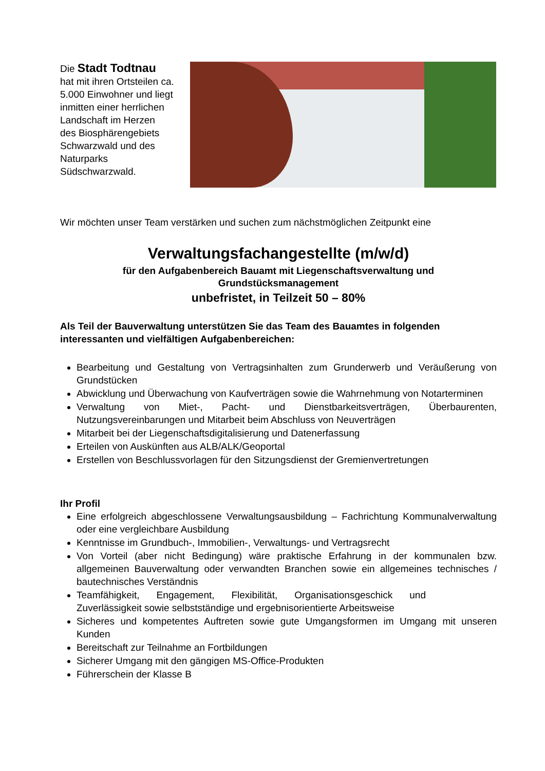Die Stadt Todtnau
hat mit ihren Ortsteilen ca. 5.000 Einwohner und liegt inmitten einer herrlichen Landschaft im Herzen
des Biosphärengebiets Schwarzwald und des Naturparks Südschwarzwald.
Wir möchten unser Team verstärken und suchen zum nächstmöglichen Zeitpunkt eine
Verwaltungsfachangestellte (m/w/d)
für den Aufgabenbereich Bauamt mit Liegenschaftsverwaltung und
Grundstücksmanagement
unbefristet, in Teilzeit 50 – 80%
Als Teil der Bauverwaltung unterstützen Sie das Team des Bauamtes in folgenden interessanten und vielfältigen Aufgabenbereichen:
Bearbeitung und Gestaltung von Vertragsinhalten zum Grunderwerb und Veräußerung von Grundstücken
Abwicklung und Überwachung von Kaufverträgen sowie die Wahrnehmung von Notarterminen
Verwaltung von Miet-, Pacht- und Dienstbarkeitsverträgen, Überbaurenten, Nutzungsvereinbarungen und Mitarbeit beim Abschluss von Neuverträgen
Mitarbeit bei der Liegenschaftsdigitalisierung und Datenerfassung
Erteilen von Auskünften aus ALB/ALK/Geoportal
Erstellen von Beschlussvorlagen für den Sitzungsdienst der Gremienvertretungen
Ihr Profil
Eine erfolgreich abgeschlossene Verwaltungsausbildung – Fachrichtung Kommunalverwaltung oder eine vergleichbare Ausbildung
Kenntnisse im Grundbuch-, Immobilien-, Verwaltungs- und Vertragsrecht
Von Vorteil (aber nicht Bedingung) wäre praktische Erfahrung in der kommunalen bzw. allgemeinen Bauverwaltung oder verwandten Branchen sowie ein allgemeines technisches / bautechnisches Verständnis
Teamfähigkeit, Engagement, Flexibilität, Organisationsgeschick und Zuverlässigkeit sowie selbstständige und ergebnisorientierte Arbeitsweise
Sicheres und kompetentes Auftreten sowie gute Umgangsformen im Umgang mit unseren Kunden
Bereitschaft zur Teilnahme an Fortbildungen
Sicherer Umgang mit den gängigen MS-Office-Produkten
Führerschein der Klasse B